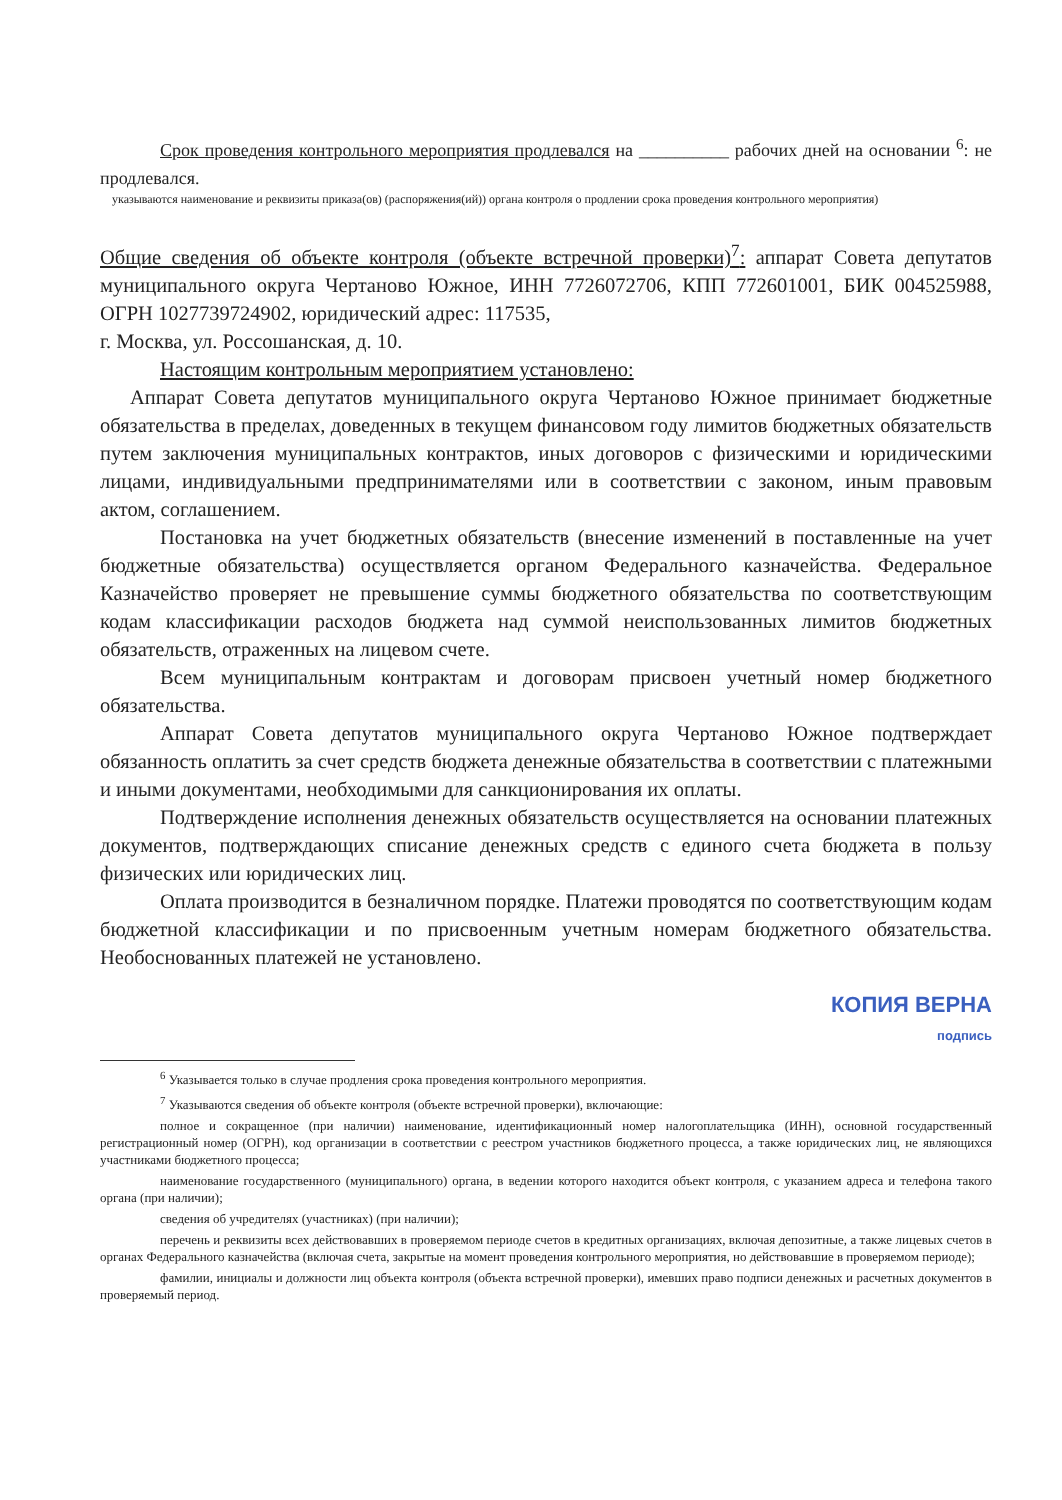Срок проведения контрольного мероприятия продлевался на __________ рабочих дней на основании <sup>6</sup>: не продлевался.
указываются наименование и реквизиты приказа(ов) (распоряжения(ий)) органа контроля о продлении срока проведения контрольного мероприятия)
Общие сведения об объекте контроля (объекте встречной проверки)<sup>7</sup>: аппарат Совета депутатов муниципального округа Чертаново Южное, ИНН 7726072706, КПП 772601001, БИК 004525988, ОГРН 1027739724902, юридический адрес: 117535,
г. Москва, ул. Россошанская, д. 10.
Настоящим контрольным мероприятием установлено:
Аппарат Совета депутатов муниципального округа Чертаново Южное принимает бюджетные обязательства в пределах, доведенных в текущем финансовом году лимитов бюджетных обязательств путем заключения муниципальных контрактов, иных договоров с физическими и юридическими лицами, индивидуальными предпринимателями или в соответствии с законом, иным правовым актом, соглашением.
Постановка на учет бюджетных обязательств (внесение изменений в поставленные на учет бюджетные обязательства) осуществляется органом Федерального казначейства. Федеральное Казначейство проверяет не превышение суммы бюджетного обязательства по соответствующим кодам классификации расходов бюджета над суммой неиспользованных лимитов бюджетных обязательств, отраженных на лицевом счете.
Всем муниципальным контрактам и договорам присвоен учетный номер бюджетного обязательства.
Аппарат Совета депутатов муниципального округа Чертаново Южное подтверждает обязанность оплатить за счет средств бюджета денежные обязательства в соответствии с платежными и иными документами, необходимыми для санкционирования их оплаты.
Подтверждение исполнения денежных обязательств осуществляется на основании платежных документов, подтверждающих списание денежных средств с единого счета бюджета в пользу физических или юридических лиц.
Оплата производится в безналичном порядке. Платежи проводятся по соответствующим кодам бюджетной классификации и по присвоенным учетным номерам бюджетного обязательства. Необоснованных платежей не установлено.
КОПИЯ ВЕРНА
подпись
<sup>6</sup> Указывается только в случае продления срока проведения контрольного мероприятия.
<sup>7</sup> Указываются сведения об объекте контроля (объекте встречной проверки), включающие:
полное и сокращенное (при наличии) наименование, идентификационный номер налогоплательщика (ИНН), основной государственный регистрационный номер (ОГРН), код организации в соответствии с реестром участников бюджетного процесса, а также юридических лиц, не являющихся участниками бюджетного процесса;
наименование государственного (муниципального) органа, в ведении которого находится объект контроля, с указанием адреса и телефона такого органа (при наличии);
сведения об учредителях (участниках) (при наличии);
перечень и реквизиты всех действовавших в проверяемом периоде счетов в кредитных организациях, включая депозитные, а также лицевых счетов в органах Федерального казначейства (включая счета, закрытые на момент проведения контрольного мероприятия, но действовавшие в проверяемом периоде);
фамилии, инициалы и должности лиц объекта контроля (объекта встречной проверки), имевших право подписи денежных и расчетных документов в проверяемый период.